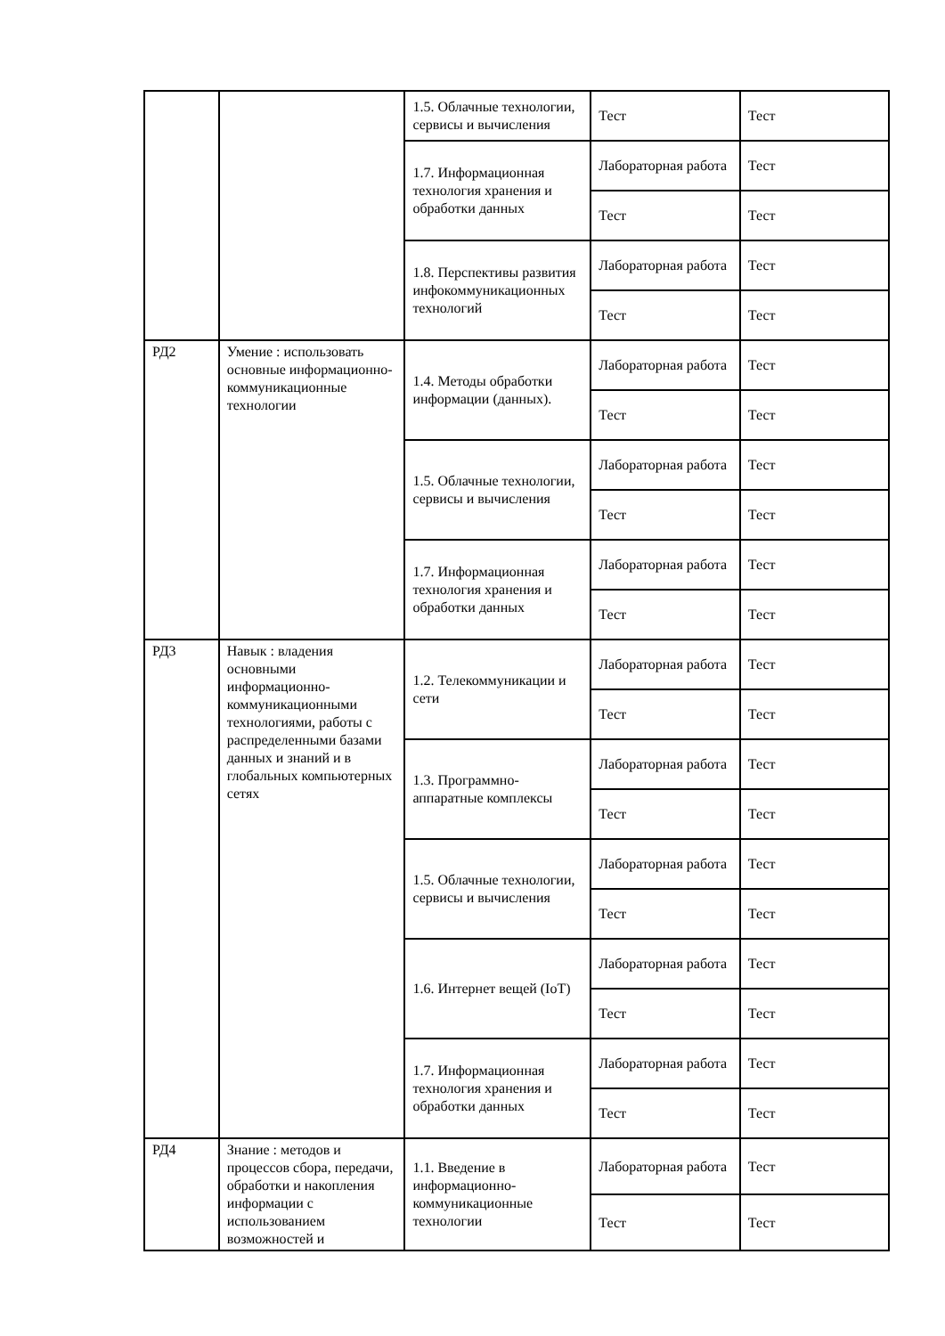| | | 1.5. Облачные технологии, сервисы и вычисления | Тест | Тест |
| | | 1.7. Информационная технология хранения и обработки данных | Лабораторная работа | Тест |
| | | | Тест | Тест |
| | | 1.8. Перспективы развития инфокоммуникационных технологий | Лабораторная работа | Тест |
| | | | Тест | Тест |
| РД2 | Умение : использовать основные информационно-коммуникационные технологии | 1.4. Методы обработки информации (данных). | Лабораторная работа | Тест |
| | | | Тест | Тест |
| | | 1.5. Облачные технологии, сервисы и вычисления | Лабораторная работа | Тест |
| | | | Тест | Тест |
| | | 1.7. Информационная технология хранения и обработки данных | Лабораторная работа | Тест |
| | | | Тест | Тест |
| РД3 | Навык : владения основными информационно-коммуникационными технологиями, работы с распределенными базами данных и знаний и в глобальных компьютерных сетях | 1.2. Телекоммуникации и сети | Лабораторная работа | Тест |
| | | | Тест | Тест |
| | | 1.3. Программно-аппаратные комплексы | Лабораторная работа | Тест |
| | | | Тест | Тест |
| | | 1.5. Облачные технологии, сервисы и вычисления | Лабораторная работа | Тест |
| | | | Тест | Тест |
| | | 1.6. Интернет вещей (IoT) | Лабораторная работа | Тест |
| | | | Тест | Тест |
| | | 1.7. Информационная технология хранения и обработки данных | Лабораторная работа | Тест |
| | | | Тест | Тест |
| РД4 | Знание : методов и процессов сбора, передачи, обработки и накопления информации с использованием возможностей и | 1.1. Введение в информационно-коммуникационные технологии | Лабораторная работа | Тест |
| | | | Тест | Тест |